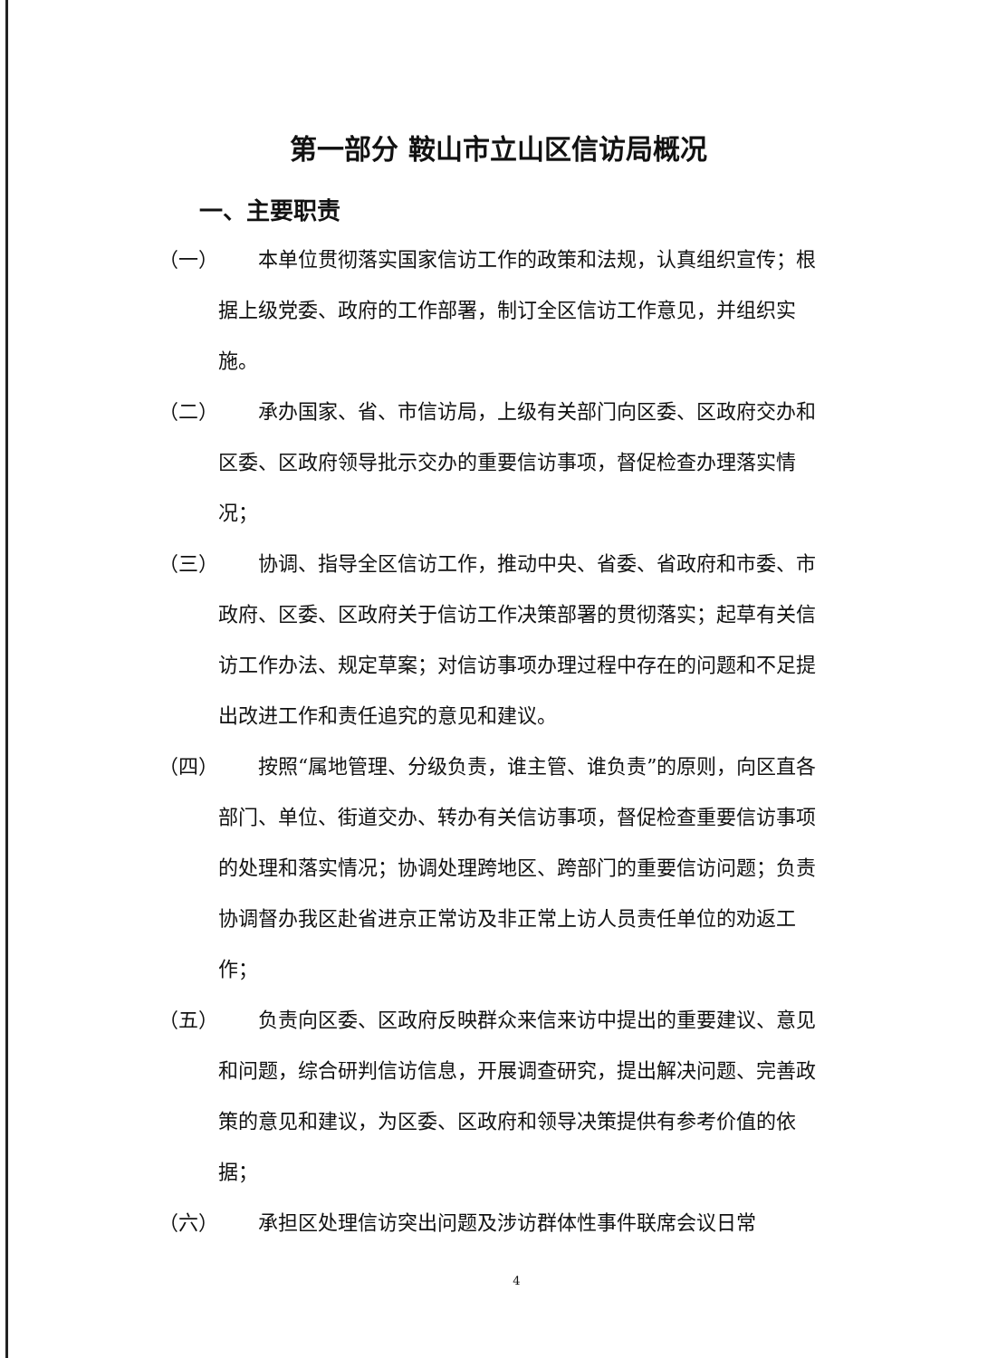第一部分 鞍山市立山区信访局概况
一、主要职责
（一） 本单位贯彻落实国家信访工作的政策和法规，认真组织宣传；根据上级党委、政府的工作部署，制订全区信访工作意见，并组织实施。
（二） 承办国家、省、市信访局，上级有关部门向区委、区政府交办和区委、区政府领导批示交办的重要信访事项，督促检查办理落实情况；
（三） 协调、指导全区信访工作，推动中央、省委、省政府和市委、市政府、区委、区政府关于信访工作决策部署的贯彻落实；起草有关信访工作办法、规定草案；对信访事项办理过程中存在的问题和不足提出改进工作和责任追究的意见和建议。
（四） 按照“属地管理、分级负责，谁主管、谁负责”的原则，向区直各部门、单位、街道交办、转办有关信访事项，督促检查重要信访事项的处理和落实情况；协调处理跨地区、跨部门的重要信访问题；负责协调督办我区赴省进京正常访及非正常上访人员责任单位的劝返工作；
（五） 负责向区委、区政府反映群众来信来访中提出的重要建议、意见和问题，综合研判信访信息，开展调查研究，提出解决问题、完善政策的意见和建议，为区委、区政府和领导决策提供有参考价值的依据；
（六） 承担区处理信访突出问题及涉访群体性事件联席会议日常
4